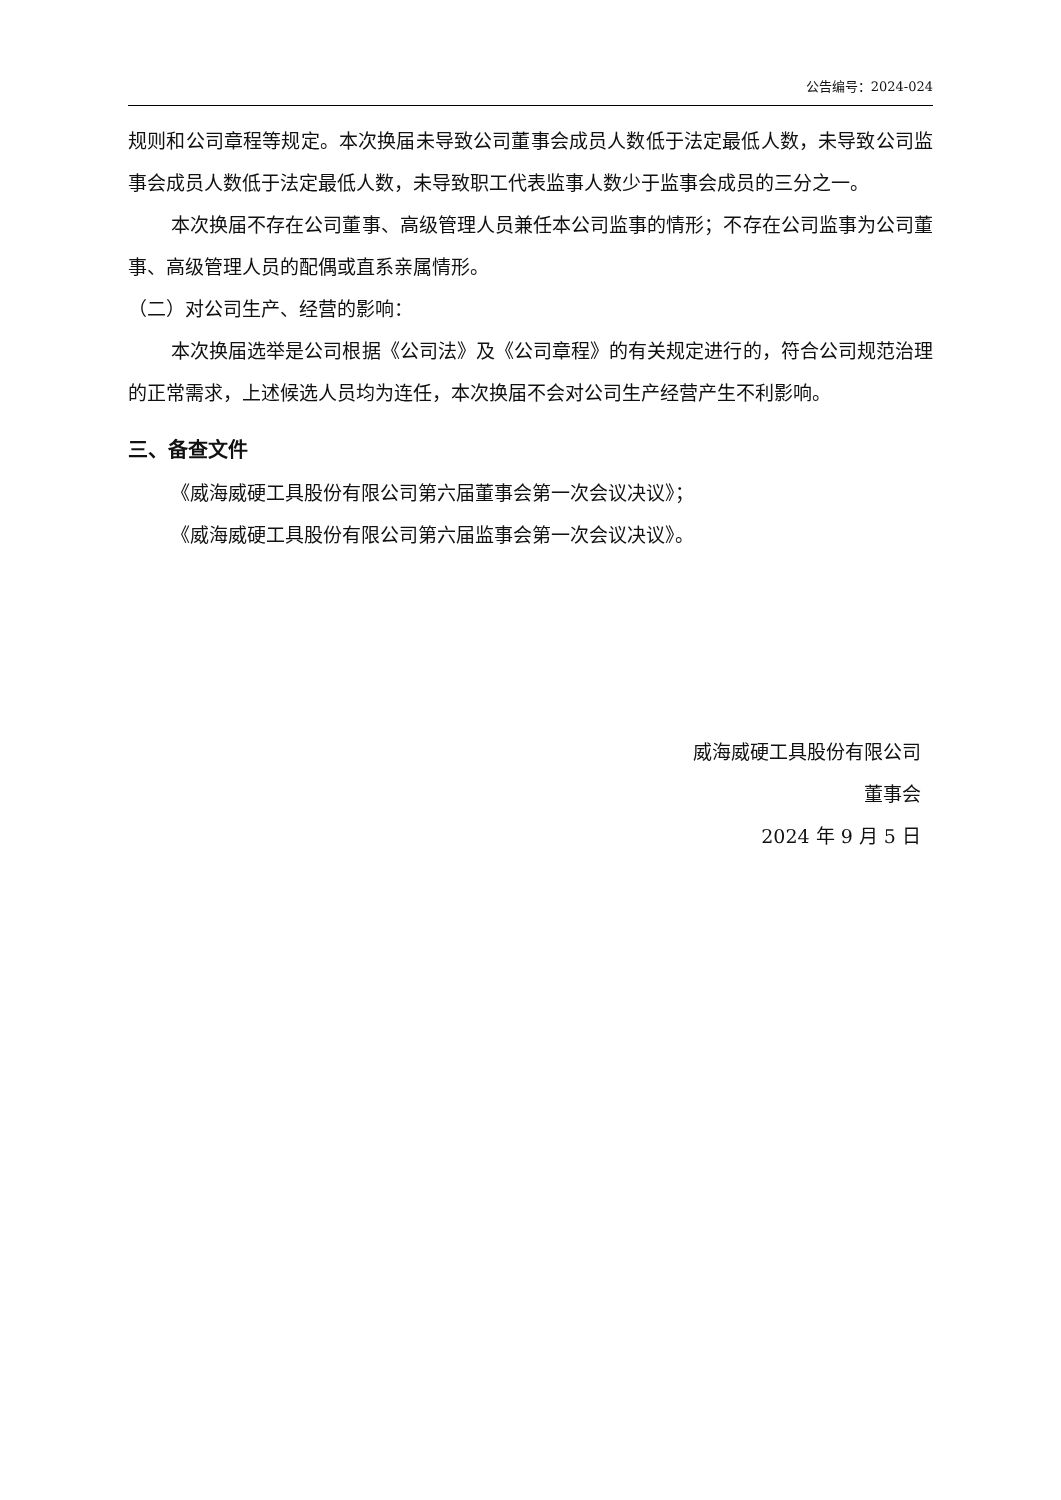公告编号：2024-024
规则和公司章程等规定。本次换届未导致公司董事会成员人数低于法定最低人数，未导致公司监事会成员人数低于法定最低人数，未导致职工代表监事人数少于监事会成员的三分之一。
本次换届不存在公司董事、高级管理人员兼任本公司监事的情形；不存在公司监事为公司董事、高级管理人员的配偶或直系亲属情形。
（二）对公司生产、经营的影响：
本次换届选举是公司根据《公司法》及《公司章程》的有关规定进行的，符合公司规范治理的正常需求，上述候选人员均为连任，本次换届不会对公司生产经营产生不利影响。
三、备查文件
《威海威硬工具股份有限公司第六届董事会第一次会议决议》；
《威海威硬工具股份有限公司第六届监事会第一次会议决议》。
威海威硬工具股份有限公司
董事会
2024 年 9 月 5 日